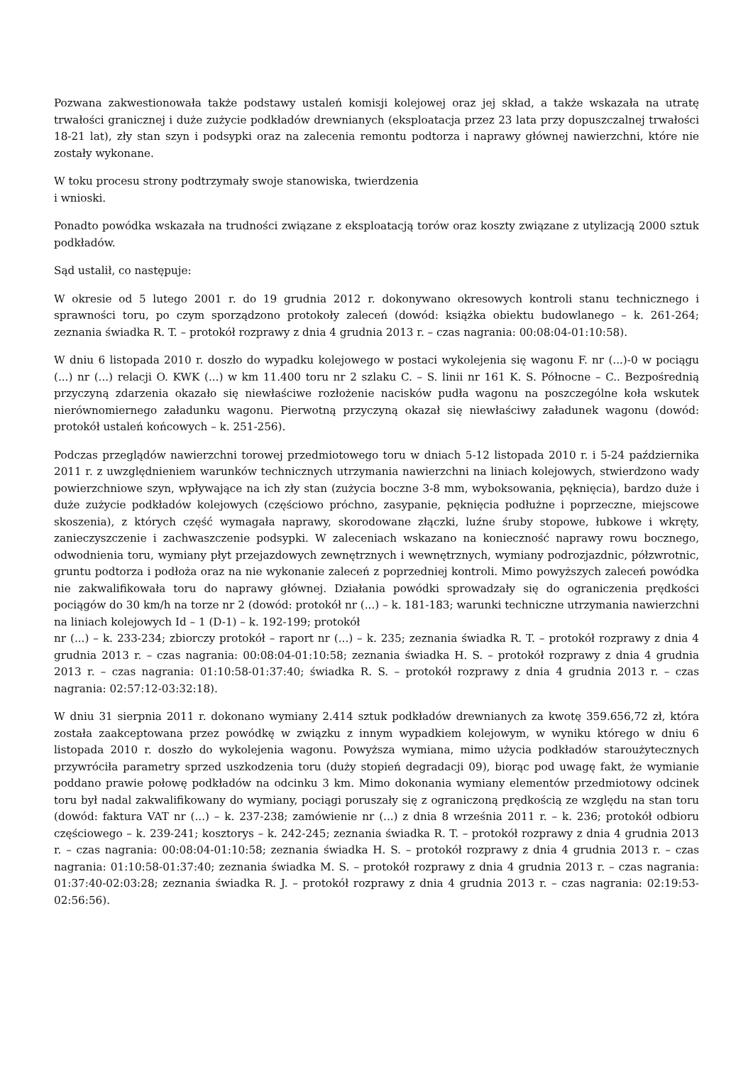Pozwana zakwestionowała także podstawy ustaleń komisji kolejowej oraz jej skład, a także wskazała na utratę trwałości granicznej i duże zużycie podkładów drewnianych (eksploatacja przez 23 lata przy dopuszczalnej trwałości 18-21 lat), zły stan szyn i podsypki oraz na zalecenia remontu podtorza i naprawy głównej nawierzchni, które nie zostały wykonane.
W toku procesu strony podtrzymały swoje stanowiska, twierdzenia
i wnioski.
Ponadto powódka wskazała na trudności związane z eksploatacją torów oraz koszty związane z utylizacją 2000 sztuk podkładów.
Sąd ustalił, co następuje:
W okresie od 5 lutego 2001 r. do 19 grudnia 2012 r. dokonywano okresowych kontroli stanu technicznego i sprawności toru, po czym sporządzono protokoły zaleceń (dowód: książka obiektu budowlanego – k. 261-264; zeznania świadka R. T. – protokół rozprawy z dnia 4 grudnia 2013 r. – czas nagrania: 00:08:04-01:10:58).
W dniu 6 listopada 2010 r. doszło do wypadku kolejowego w postaci wykolejenia się wagonu F. nr (...)-0 w pociągu (...) nr (...) relacji O. KWK (...) w km 11.400 toru nr 2 szlaku C. – S. linii nr 161 K. S. Północne – C.. Bezpośrednią przyczyną zdarzenia okazało się niewłaściwe rozłożenie nacisków pudła wagonu na poszczególne koła wskutek nierównomiernego załadunku wagonu. Pierwotną przyczyną okazał się niewłaściwy załadunek wagonu (dowód: protokół ustaleń końcowych – k. 251-256).
Podczas przeglądów nawierzchni torowej przedmiotowego toru w dniach 5-12 listopada 2010 r. i 5-24 października 2011 r. z uwzględnieniem warunków technicznych utrzymania nawierzchni na liniach kolejowych, stwierdzono wady powierzchniowe szyn, wpływające na ich zły stan (zużycia boczne 3-8 mm, wyboksowania, pęknięcia), bardzo duże i duże zużycie podkładów kolejowych (częściowo próchno, zasypanie, pęknięcia podłużne i poprzeczne, miejscowe skoszenia), z których część wymagała naprawy, skorodowane złączki, luźne śruby stopowe, łubkowe i wkręty, zanieczyszczenie i zachwaszczenie podsypki. W zaleceniach wskazano na konieczność naprawy rowu bocznego, odwodnienia toru, wymiany płyt przejazdowych zewnętrznych i wewnętrznych, wymiany podrozjazdnic, półzwrotnic, gruntu podtorza i podłoża oraz na nie wykonanie zaleceń z poprzedniej kontroli. Mimo powyższych zaleceń powódka nie zakwalifikowała toru do naprawy głównej. Działania powódki sprowadzały się do ograniczenia prędkości pociągów do 30 km/h na torze nr 2 (dowód: protokół nr (...) – k. 181-183; warunki techniczne utrzymania nawierzchni na liniach kolejowych Id – 1 (D-1) – k. 192-199; protokół
nr (...) – k. 233-234; zbiorczy protokół – raport nr (...) – k. 235; zeznania świadka R. T. – protokół rozprawy z dnia 4 grudnia 2013 r. – czas nagrania: 00:08:04-01:10:58; zeznania świadka H. S. – protokół rozprawy z dnia 4 grudnia 2013 r. – czas nagrania: 01:10:58-01:37:40; świadka R. S. – protokół rozprawy z dnia 4 grudnia 2013 r. – czas nagrania: 02:57:12-03:32:18).
W dniu 31 sierpnia 2011 r. dokonano wymiany 2.414 sztuk podkładów drewnianych za kwotę 359.656,72 zł, która została zaakceptowana przez powódkę w związku z innym wypadkiem kolejowym, w wyniku którego w dniu 6 listopada 2010 r. doszło do wykolejenia wagonu. Powyższa wymiana, mimo użycia podkładów staroużytecznych przywróciła parametry sprzed uszkodzenia toru (duży stopień degradacji 09), biorąc pod uwagę fakt, że wymianie poddano prawie połowę podkładów na odcinku 3 km. Mimo dokonania wymiany elementów przedmiotowy odcinek toru był nadal zakwalifikowany do wymiany, pociągi poruszały się z ograniczoną prędkością ze względu na stan toru (dowód: faktura VAT nr (...) – k. 237-238; zamówienie nr (...) z dnia 8 września 2011 r. – k. 236; protokół odbioru częściowego – k. 239-241; kosztorys – k. 242-245; zeznania świadka R. T. – protokół rozprawy z dnia 4 grudnia 2013 r. – czas nagrania: 00:08:04-01:10:58; zeznania świadka H. S. – protokół rozprawy z dnia 4 grudnia 2013 r. – czas nagrania: 01:10:58-01:37:40; zeznania świadka M. S. – protokół rozprawy z dnia 4 grudnia 2013 r. – czas nagrania: 01:37:40-02:03:28; zeznania świadka R. J. – protokół rozprawy z dnia 4 grudnia 2013 r. – czas nagrania: 02:19:53-02:56:56).